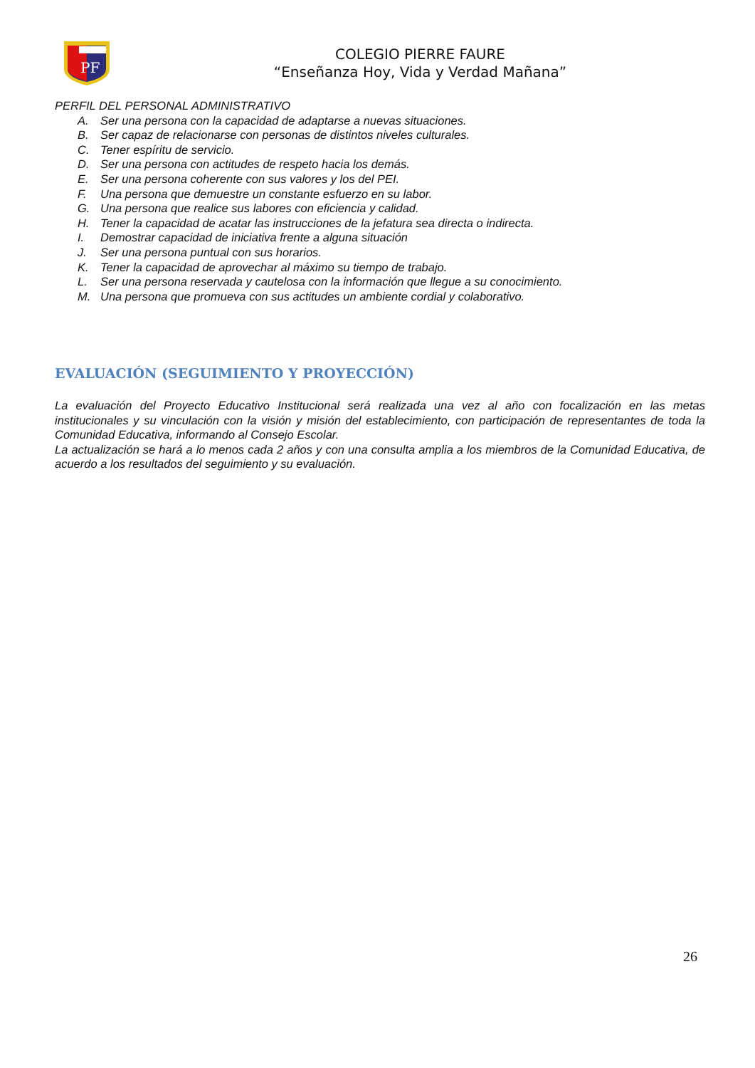PF
COLEGIO PIERRE FAURE
“Enseñanza Hoy, Vida y Verdad Mañana”
PERFIL DEL PERSONAL ADMINISTRATIVO
A. Ser una persona con la capacidad de adaptarse a nuevas situaciones.
B. Ser capaz de relacionarse con personas de distintos niveles culturales.
C. Tener espíritu de servicio.
D. Ser una persona con actitudes de respeto hacia los demás.
E. Ser una persona coherente con sus valores y los del PEI.
F. Una persona que demuestre un constante esfuerzo en su labor.
G. Una persona que realice sus labores con eficiencia y calidad.
H. Tener la capacidad de acatar las instrucciones de la jefatura sea directa o indirecta.
I. Demostrar capacidad de iniciativa frente a alguna situación
J. Ser una persona puntual con sus horarios.
K. Tener la capacidad de aprovechar al máximo su tiempo de trabajo.
L. Ser una persona reservada y cautelosa con la información que llegue a su conocimiento.
M. Una persona que promueva con sus actitudes un ambiente cordial y colaborativo.
EVALUACIÓN (SEGUIMIENTO Y PROYECCIÓN)
La evaluación del Proyecto Educativo Institucional será realizada una vez al año con focalización en las metas institucionales y su vinculación con la visión y misión del establecimiento, con participación de representantes de toda la Comunidad Educativa, informando al Consejo Escolar.
La actualización se hará a lo menos cada 2 años y con una consulta amplia a los miembros de la Comunidad Educativa, de acuerdo a los resultados del seguimiento y su evaluación.
26